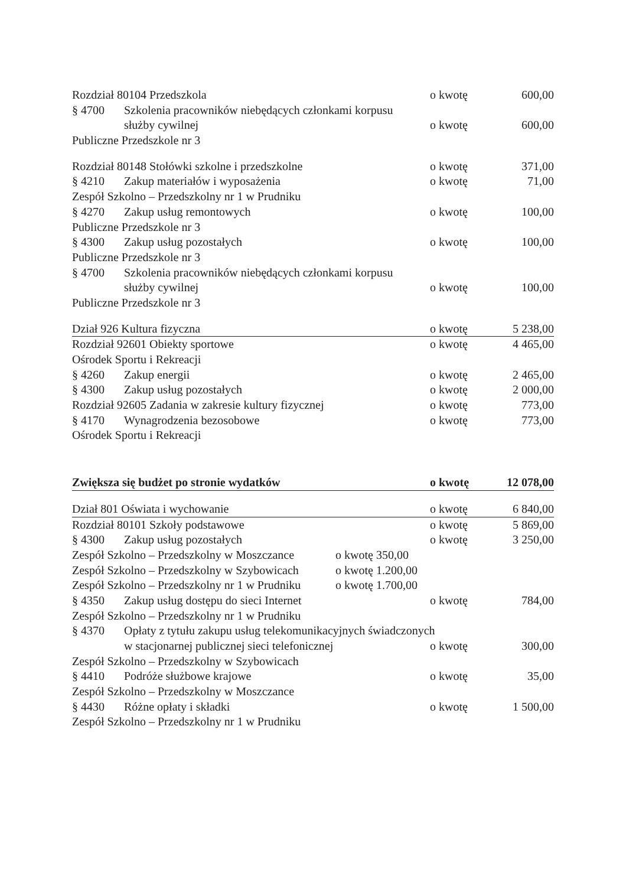Rozdział 80104 Przedszkola o kwotę 600,00
§ 4700 Szkolenia pracowników niebędących członkami korpusu
służby cywilnej o kwotę 600,00
Publiczne Przedszkole nr 3
Rozdział 80148 Stołówki szkolne i przedszkolne o kwotę 371,00
§ 4210 Zakup materiałów i wyposażenia o kwotę 71,00
Zespół Szkolno – Przedszkolny nr 1 w Prudniku
§ 4270 Zakup usług remontowych o kwotę 100,00
Publiczne Przedszkole nr 3
§ 4300 Zakup usług pozostałych o kwotę 100,00
Publiczne Przedszkole nr 3
§ 4700 Szkolenia pracowników niebędących członkami korpusu
służby cywilnej o kwotę 100,00
Publiczne Przedszkole nr 3
Dział 926 Kultura fizyczna o kwotę 5 238,00
Rozdział 92601 Obiekty sportowe o kwotę 4 465,00
Ośrodek Sportu i Rekreacji
§ 4260 Zakup energii o kwotę 2 465,00
§ 4300 Zakup usług pozostałych o kwotę 2 000,00
Rozdział 92605 Zadania w zakresie kultury fizycznej o kwotę 773,00
§ 4170 Wynagrodzenia bezosobowe o kwotę 773,00
Ośrodek Sportu i Rekreacji
Zwiększa się budżet po stronie wydatków o kwotę 12 078,00
Dział 801 Oświata i wychowanie o kwotę 6 840,00
Rozdział 80101 Szkoły podstawowe o kwotę 5 869,00
§ 4300 Zakup usług pozostałych o kwotę 3 250,00
Zespół Szkolno – Przedszkolny w Moszczance o kwotę 350,00
Zespół Szkolno – Przedszkolny w Szybowicach o kwotę 1.200,00
Zespół Szkolno – Przedszkolny nr 1 w Prudniku o kwotę 1.700,00
§ 4350 Zakup usług dostępu do sieci Internet o kwotę 784,00
Zespół Szkolno – Przedszkolny nr 1 w Prudniku
§ 4370 Opłaty z tytułu zakupu usług telekomunikacyjnych świadczonych
w stacjonarnej publicznej sieci telefonicznej o kwotę 300,00
Zespół Szkolno – Przedszkolny w Szybowicach
§ 4410 Podróże służbowe krajowe o kwotę 35,00
Zespół Szkolno – Przedszkolny w Moszczance
§ 4430 Różne opłaty i składki o kwotę 1 500,00
Zespół Szkolno – Przedszkolny nr 1 w Prudniku